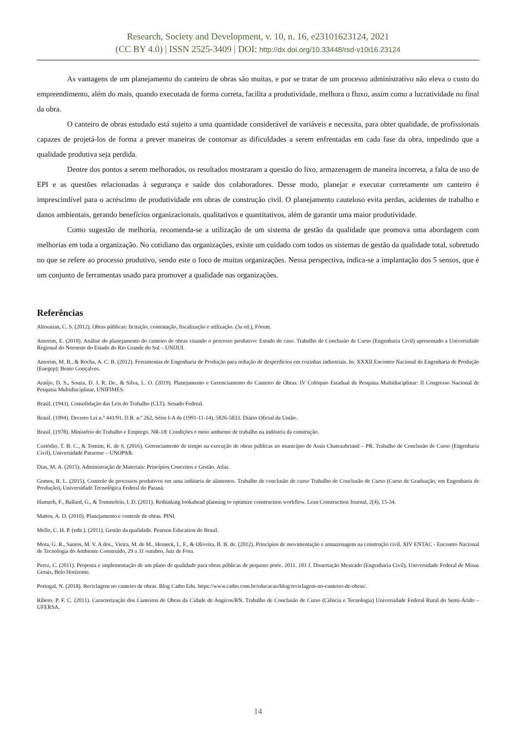Research, Society and Development, v. 10, n. 16, e23101623124, 2021
(CC BY 4.0) | ISSN 2525-3409 | DOI: http://dx.doi.org/10.33448/rsd-v10i16.23124
As vantagens de um planejamento do canteiro de obras são muitas, e por se tratar de um processo administrativo não eleva o custo do empreendimento, além do mais, quando executada de forma correta, facilita a produtividade, melhora o fluxo, assim como a lucratividade no final da obra.
O canteiro de obras estudado está sujeito a uma quantidade considerável de variáveis e necessita, para obter qualidade, de profissionais capazes de projetá-los de forma a prever maneiras de contornar as dificuldades a serem enfrentadas em cada fase da obra, impedindo que a qualidade produtiva seja perdida.
Dentre dos pontos a serem melhorados, os resultados mostraram a questão do lixo, armazenagem de maneira incorreta, a falta de uso de EPI e as questões relacionadas à segurança e saúde dos colaboradores. Desse modo, planejar e executar corretamente um canteiro é imprescindível para o acréscimo de produtividade em obras de construção civil. O planejamento cauteloso evita perdas, acidentes de trabalho e danos ambientais, gerando benefícios organizacionais, qualitativos e quantitativos, além de garantir uma maior produtividade.
Como sugestão de melhoria, recomenda-se a utilização de um sistema de gestão da qualidade que promova uma abordagem com melhorias em toda a organização. No cotidiano das organizações, existe um cuidado com todos os sistemas de gestão da qualidade total, sobretudo no que se refere ao processo produtivo, sendo este o foco de muitas organizações. Nessa perspectiva, indica-se a implantação dos 5 sensos, que é um conjunto de ferramentas usado para promover a qualidade nas organizações.
Referências
Altounian, C. S. (2012). Obras públicas: licitação, contratação, fiscalização e utilização. (3a ed.), Fórum.
Amorim, E. (2018). Análise do planejamento do canteiro de obras visando o processo produtivo: Estudo de caso. Trabalho de Conclusão de Curso (Engenharia Civil) apresentado a Universidade Regional do Noroeste do Estado do Rio Grande do Sul – UNIJUÍ.
Amorim, M. B., & Rocha, A. C. B. (2012). Ferramentas de Engenharia de Produção para redução de desperdícios em cozinhas industriais. In: XXXII Encontro Nacional de Engenharia de Produção (Enegep): Bento Gonçalves.
Araújo, D. S., Souza, D. J. R. De., & Silva, L. O. (2019). Planejamento e Gerenciamento do Canteiro de Obras. IV Colóquio Estadual de Pesquisa Multidisciplinar: II Congresso Nacional de Pesquisa Multidisciplinar, UNIFIMES.
Brasil. (1943). Consolidação das Leis do Trabalho (CLT). Senado Federal.
Brasil. (1994). Decreto Lei n.º 441/91. D.R. n.º 262, Série I-A de (1991-11-14). 5826-5833. Diário Oficial da União.
Brasil. (1978). Ministério do Trabalho e Emprego. NR-18: Condições e meio ambiente de trabalho na indústria da construção.
Custódio, T. B. C., & Tomim, K. de S. (2016). Gerenciamento de tempo na execução de obras públicas no município de Assis Chateaubriand – PR. Trabalho de Conclusão de Curso (Engenharia Civil), Universidade Paraense – UNOPAR.
Dias, M. A. (2015). Administração de Materiais: Princípios Conceitos e Gestão. Atlas.
Gomes, R. L. (2015). Controle de processos produtivos em uma indústria de alimentos. Trabalho de conclusão de curso Trabalho de Conclusão de Curso (Curso de Graduação, em Engenharia de Produção), Universidade Tecnológica Federal do Paraná.
Hamzeh, F., Ballard, G., & Tommelein, I. D. (2011). Rethinking lookahead planning to optimize construction workflow. Lean Construction Journal, 2(4), 15-34.
Mattos, A. D. (2010). Planejamento e controle de obras. PINI.
Mello, C. H. P. (edit.). (2011). Gestão da qualidade. Pearson Education do Brasil.
Mota, G. R., Santos, M. V. A dos., Vieira, M. de M., Heineck, L. F., & Oliveira, B. B. de. (2012). Princípios de movimentação e armazenagem na construção civil. XIV ENTAC - Encontro Nacional de Tecnologia do Ambiente Construído, 29 a 31 outubro, Juiz de Fora.
Perez, C. (2011). Proposta e implementação de um plano de qualidade para obras públicas de pequeno porte. 2011. 181 f. Dissertação Mestrado (Engenharia Civil), Universidade Federal de Minas Gerais, Belo Horizonte.
Portugal, N. (2018). Reciclagem no canteiro de obras. Blog Catho Edu. https://www.catho.com.br/educacao/blog/reciclagem-no-canteiro-de-obras/.
Ribero, P. F. C. (2011). Caracterização dos Canteiros de Obras da Cidade de Angicos/RN. Trabalho de Conclusão de Curso (Ciência e Tecnologia) Universidade Federal Rural do Semi-Árido – UFERSA.
14